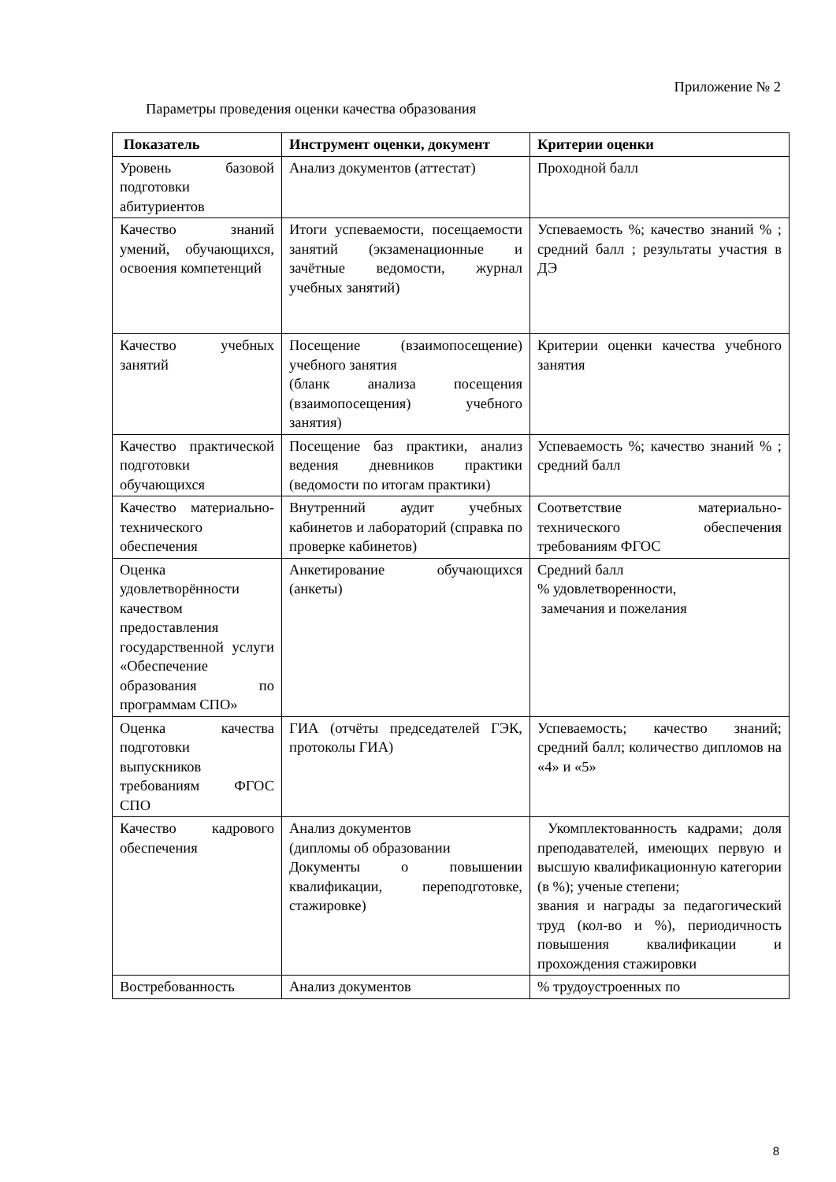Приложение № 2
Параметры проведения оценки качества образования
| Показатель | Инструмент оценки, документ | Критерии оценки |
| --- | --- | --- |
| Уровень базовой подготовки абитуриентов | Анализ документов (аттестат) | Проходной балл |
| Качество знаний умений, обучающихся, освоения компетенций | Итоги успеваемости, посещаемости занятий (экзаменационные и зачётные ведомости, журнал учебных занятий) | Успеваемость %; качество знаний % ; средний балл ; результаты участия в ДЭ |
| Качество учебных занятий | Посещение (взаимопосещение) учебного занятия (бланк анализа посещения (взаимопосещения) учебного занятия) | Критерии оценки качества учебного занятия |
| Качество практической подготовки обучающихся | Посещение баз практики, анализ ведения дневников практики (ведомости по итогам практики) | Успеваемость %; качество знаний % ; средний балл |
| Качество материально-технического обеспечения | Внутренний аудит учебных кабинетов и лабораторий (справка по проверке кабинетов) | Соответствие материально-технического обеспечения требованиям ФГОС |
| Оценка удовлетворённости качеством предоставления государственной услуги «Обеспечение образования по программам СПО» | Анкетирование обучающихся (анкеты) | Средний балл % удовлетворенности, замечания и пожелания |
| Оценка качества подготовки выпускников требованиям ФГОС СПО | ГИА (отчёты председателей ГЭК, протоколы ГИА) | Успеваемость; качество знаний; средний балл; количество дипломов на «4» и «5» |
| Качество кадрового обеспечения | Анализ документов (дипломы об образовании Документы о повышении квалификации, переподготовке, стажировке) | Укомплектованность кадрами; доля преподавателей, имеющих первую и высшую квалификационную категории (в %); ученые степени; звания и награды за педагогический труд (кол-во и %), периодичность повышения квалификации и прохождения стажировки |
| Востребованность | Анализ документов | % трудоустроенных по |
8